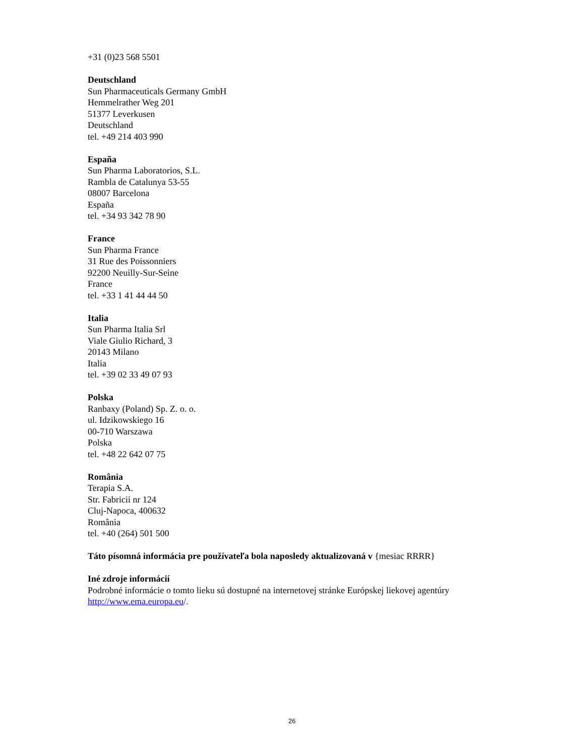+31 (0)23 568 5501
Deutschland
Sun Pharmaceuticals Germany GmbH
Hemmelrather Weg 201
51377 Leverkusen
Deutschland
tel. +49 214 403 990
España
Sun Pharma Laboratorios, S.L.
Rambla de Catalunya 53-55
08007 Barcelona
España
tel. +34 93 342 78 90
France
Sun Pharma France
31 Rue des Poissonniers
92200 Neuilly-Sur-Seine
France
tel. +33 1 41 44 44 50
Italia
Sun Pharma Italia Srl
Viale Giulio Richard, 3
20143 Milano
Italia
tel. +39 02 33 49 07 93
Polska
Ranbaxy (Poland) Sp. Z. o. o.
ul. Idzikowskiego 16
00-710 Warszawa
Polska
tel. +48 22 642 07 75
România
Terapia S.A.
Str. Fabricii nr 124
Cluj-Napoca, 400632
România
tel. +40 (264) 501 500
Táto písomná informácia pre používateľa bola naposledy aktualizovaná v {mesiac RRRR}
Iné zdroje informácií
Podrobné informácie o tomto lieku sú dostupné na internetovej stránke Európskej liekovej agentúry http://www.ema.europa.eu/.
26